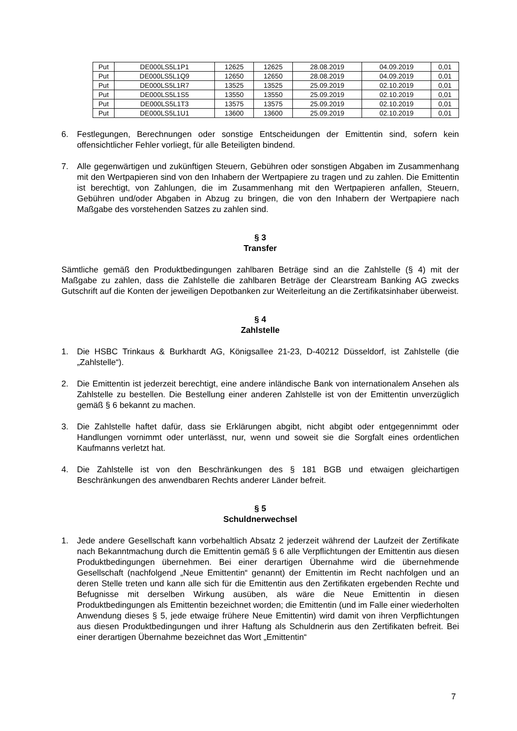| Put | DE000LS5L1P1 | 12625 | 12625 | 28.08.2019 | 04.09.2019 | 0,01 |
| Put | DE000LS5L1Q9 | 12650 | 12650 | 28.08.2019 | 04.09.2019 | 0,01 |
| Put | DE000LS5L1R7 | 13525 | 13525 | 25.09.2019 | 02.10.2019 | 0,01 |
| Put | DE000LS5L1S5 | 13550 | 13550 | 25.09.2019 | 02.10.2019 | 0,01 |
| Put | DE000LS5L1T3 | 13575 | 13575 | 25.09.2019 | 02.10.2019 | 0,01 |
| Put | DE000LS5L1U1 | 13600 | 13600 | 25.09.2019 | 02.10.2019 | 0,01 |
6. Festlegungen, Berechnungen oder sonstige Entscheidungen der Emittentin sind, sofern kein offensichtlicher Fehler vorliegt, für alle Beteiligten bindend.
7. Alle gegenwärtigen und zukünftigen Steuern, Gebühren oder sonstigen Abgaben im Zusammenhang mit den Wertpapieren sind von den Inhabern der Wertpapiere zu tragen und zu zahlen. Die Emittentin ist berechtigt, von Zahlungen, die im Zusammenhang mit den Wertpapieren anfallen, Steuern, Gebühren und/oder Abgaben in Abzug zu bringen, die von den Inhabern der Wertpapiere nach Maßgabe des vorstehenden Satzes zu zahlen sind.
§ 3
Transfer
Sämtliche gemäß den Produktbedingungen zahlbaren Beträge sind an die Zahlstelle (§ 4) mit der Maßgabe zu zahlen, dass die Zahlstelle die zahlbaren Beträge der Clearstream Banking AG zwecks Gutschrift auf die Konten der jeweiligen Depotbanken zur Weiterleitung an die Zertifikatsinhaber überweist.
§ 4
Zahlstelle
1. Die HSBC Trinkaus & Burkhardt AG, Königsallee 21-23, D-40212 Düsseldorf, ist Zahlstelle (die „Zahlstelle“).
2. Die Emittentin ist jederzeit berechtigt, eine andere inländische Bank von internationalem Ansehen als Zahlstelle zu bestellen. Die Bestellung einer anderen Zahlstelle ist von der Emittentin unverzüglich gemäß § 6 bekannt zu machen.
3. Die Zahlstelle haftet dafür, dass sie Erklärungen abgibt, nicht abgibt oder entgegennimmt oder Handlungen vornimmt oder unterlässt, nur, wenn und soweit sie die Sorgfalt eines ordentlichen Kaufmanns verletzt hat.
4. Die Zahlstelle ist von den Beschränkungen des § 181 BGB und etwaigen gleichartigen Beschränkungen des anwendbaren Rechts anderer Länder befreit.
§ 5
Schuldnerwechsel
1. Jede andere Gesellschaft kann vorbehaltlich Absatz 2 jederzeit während der Laufzeit der Zertifikate nach Bekanntmachung durch die Emittentin gemäß § 6 alle Verpflichtungen der Emittentin aus diesen Produktbedingungen übernehmen. Bei einer derartigen Übernahme wird die übernehmende Gesellschaft (nachfolgend „Neue Emittentin“ genannt) der Emittentin im Recht nachfolgen und an deren Stelle treten und kann alle sich für die Emittentin aus den Zertifikaten ergebenden Rechte und Befugnisse mit derselben Wirkung ausüben, als wäre die Neue Emittentin in diesen Produktbedingungen als Emittentin bezeichnet worden; die Emittentin (und im Falle einer wiederholten Anwendung dieses § 5, jede etwaige frühere Neue Emittentin) wird damit von ihren Verpflichtungen aus diesen Produktbedingungen und ihrer Haftung als Schuldnerin aus den Zertifikaten befreit. Bei einer derartigen Übernahme bezeichnet das Wort „Emittentin“
7